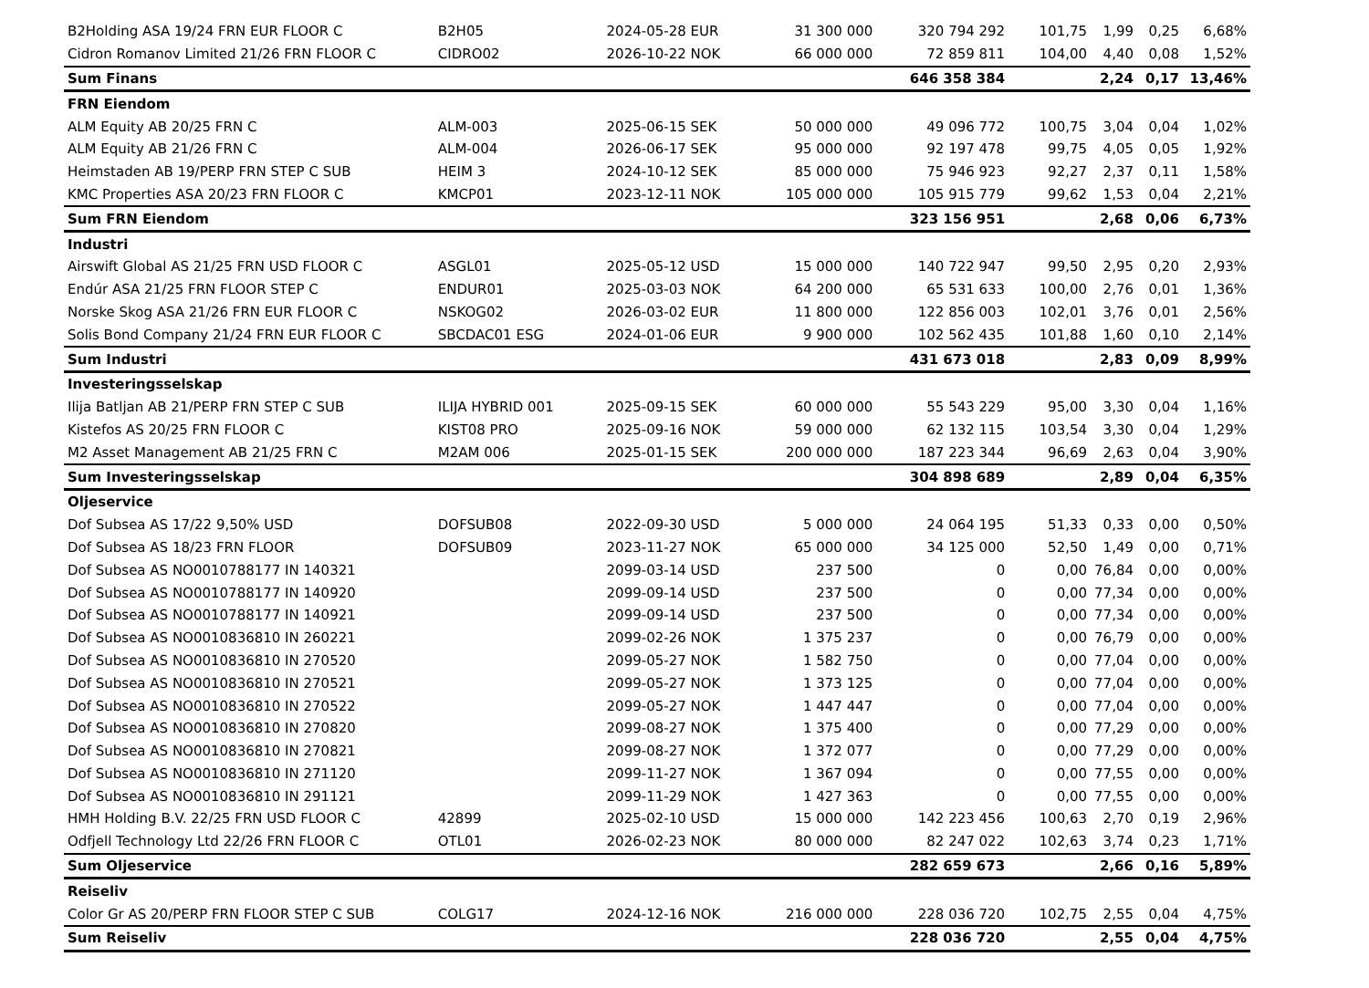| B2Holding ASA 19/24 FRN EUR FLOOR C | B2H05 | 2024-05-28 EUR | 31 300 000 | 320 794 292 | 101,75 | 1,99 | 0,25 | 6,68% |
| Cidron Romanov Limited 21/26 FRN FLOOR C | CIDRO02 | 2026-10-22 NOK | 66 000 000 | 72 859 811 | 104,00 | 4,40 | 0,08 | 1,52% |
| Sum Finans | | | | 646 358 384 | | 2,24 | 0,17 | 13,46% |
| FRN Eiendom | | | | | | | | |
| ALM Equity AB 20/25 FRN C | ALM-003 | 2025-06-15 SEK | 50 000 000 | 49 096 772 | 100,75 | 3,04 | 0,04 | 1,02% |
| ALM Equity AB 21/26 FRN C | ALM-004 | 2026-06-17 SEK | 95 000 000 | 92 197 478 | 99,75 | 4,05 | 0,05 | 1,92% |
| Heimstaden AB 19/PERP FRN STEP C SUB | HEIM 3 | 2024-10-12 SEK | 85 000 000 | 75 946 923 | 92,27 | 2,37 | 0,11 | 1,58% |
| KMC Properties ASA 20/23 FRN FLOOR C | KMCP01 | 2023-12-11 NOK | 105 000 000 | 105 915 779 | 99,62 | 1,53 | 0,04 | 2,21% |
| Sum FRN Eiendom | | | | 323 156 951 | | 2,68 | 0,06 | 6,73% |
| Industri | | | | | | | | |
| Airswift Global AS 21/25 FRN USD FLOOR C | ASGL01 | 2025-05-12 USD | 15 000 000 | 140 722 947 | 99,50 | 2,95 | 0,20 | 2,93% |
| Endúr ASA 21/25 FRN FLOOR STEP C | ENDUR01 | 2025-03-03 NOK | 64 200 000 | 65 531 633 | 100,00 | 2,76 | 0,01 | 1,36% |
| Norske Skog ASA 21/26 FRN EUR FLOOR C | NSKOG02 | 2026-03-02 EUR | 11 800 000 | 122 856 003 | 102,01 | 3,76 | 0,01 | 2,56% |
| Solis Bond Company 21/24 FRN EUR FLOOR C | SBCDAC01 ESG | 2024-01-06 EUR | 9 900 000 | 102 562 435 | 101,88 | 1,60 | 0,10 | 2,14% |
| Sum Industri | | | | 431 673 018 | | 2,83 | 0,09 | 8,99% |
| Investeringsselskap | | | | | | | | |
| Ilija Batljan AB 21/PERP FRN STEP C SUB | ILIJA HYBRID 001 | 2025-09-15 SEK | 60 000 000 | 55 543 229 | 95,00 | 3,30 | 0,04 | 1,16% |
| Kistefos AS 20/25 FRN FLOOR C | KIST08 PRO | 2025-09-16 NOK | 59 000 000 | 62 132 115 | 103,54 | 3,30 | 0,04 | 1,29% |
| M2 Asset Management AB 21/25 FRN C | M2AM 006 | 2025-01-15 SEK | 200 000 000 | 187 223 344 | 96,69 | 2,63 | 0,04 | 3,90% |
| Sum Investeringsselskap | | | | 304 898 689 | | 2,89 | 0,04 | 6,35% |
| Oljeservice | | | | | | | | |
| Dof Subsea AS 17/22 9,50% USD | DOFSUB08 | 2022-09-30 USD | 5 000 000 | 24 064 195 | 51,33 | 0,33 | 0,00 | 0,50% |
| Dof Subsea AS 18/23 FRN FLOOR | DOFSUB09 | 2023-11-27 NOK | 65 000 000 | 34 125 000 | 52,50 | 1,49 | 0,00 | 0,71% |
| Dof Subsea AS NO0010788177 IN 140321 | | 2099-03-14 USD | 237 500 | 0 | 0,00 | 76,84 | 0,00 | 0,00% |
| Dof Subsea AS NO0010788177 IN 140920 | | 2099-09-14 USD | 237 500 | 0 | 0,00 | 77,34 | 0,00 | 0,00% |
| Dof Subsea AS NO0010788177 IN 140921 | | 2099-09-14 USD | 237 500 | 0 | 0,00 | 77,34 | 0,00 | 0,00% |
| Dof Subsea AS NO0010836810 IN 260221 | | 2099-02-26 NOK | 1 375 237 | 0 | 0,00 | 76,79 | 0,00 | 0,00% |
| Dof Subsea AS NO0010836810 IN 270520 | | 2099-05-27 NOK | 1 582 750 | 0 | 0,00 | 77,04 | 0,00 | 0,00% |
| Dof Subsea AS NO0010836810 IN 270521 | | 2099-05-27 NOK | 1 373 125 | 0 | 0,00 | 77,04 | 0,00 | 0,00% |
| Dof Subsea AS NO0010836810 IN 270522 | | 2099-05-27 NOK | 1 447 447 | 0 | 0,00 | 77,04 | 0,00 | 0,00% |
| Dof Subsea AS NO0010836810 IN 270820 | | 2099-08-27 NOK | 1 375 400 | 0 | 0,00 | 77,29 | 0,00 | 0,00% |
| Dof Subsea AS NO0010836810 IN 270821 | | 2099-08-27 NOK | 1 372 077 | 0 | 0,00 | 77,29 | 0,00 | 0,00% |
| Dof Subsea AS NO0010836810 IN 271120 | | 2099-11-27 NOK | 1 367 094 | 0 | 0,00 | 77,55 | 0,00 | 0,00% |
| Dof Subsea AS NO0010836810 IN 291121 | | 2099-11-29 NOK | 1 427 363 | 0 | 0,00 | 77,55 | 0,00 | 0,00% |
| HMH Holding B.V. 22/25 FRN USD FLOOR C | 42899 | 2025-02-10 USD | 15 000 000 | 142 223 456 | 100,63 | 2,70 | 0,19 | 2,96% |
| Odfjell Technology Ltd 22/26 FRN FLOOR C | OTL01 | 2026-02-23 NOK | 80 000 000 | 82 247 022 | 102,63 | 3,74 | 0,23 | 1,71% |
| Sum Oljeservice | | | | 282 659 673 | | 2,66 | 0,16 | 5,89% |
| Reiseliv | | | | | | | | |
| Color Gr AS 20/PERP FRN FLOOR STEP C SUB | COLG17 | 2024-12-16 NOK | 216 000 000 | 228 036 720 | 102,75 | 2,55 | 0,04 | 4,75% |
| Sum Reiseliv | | | | 228 036 720 | | 2,55 | 0,04 | 4,75% |